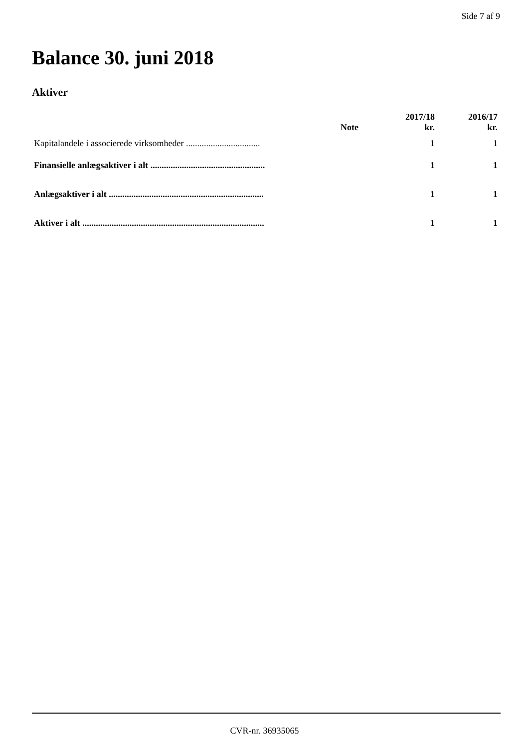Side 7 af 9
Balance 30. juni 2018
Aktiver
| | Note | 2017/18 kr. | 2016/17 kr. |
| --- | --- | --- | --- |
| Kapitalandele i associerede virksomheder ................................. | | 1 | 1 |
| Finansielle anlægsaktiver i alt ................................................... | | 1 | 1 |
| Anlægsaktiver i alt ..................................................................... | | 1 | 1 |
| Aktiver i alt ................................................................................. | | 1 | 1 |
CVR-nr. 36935065